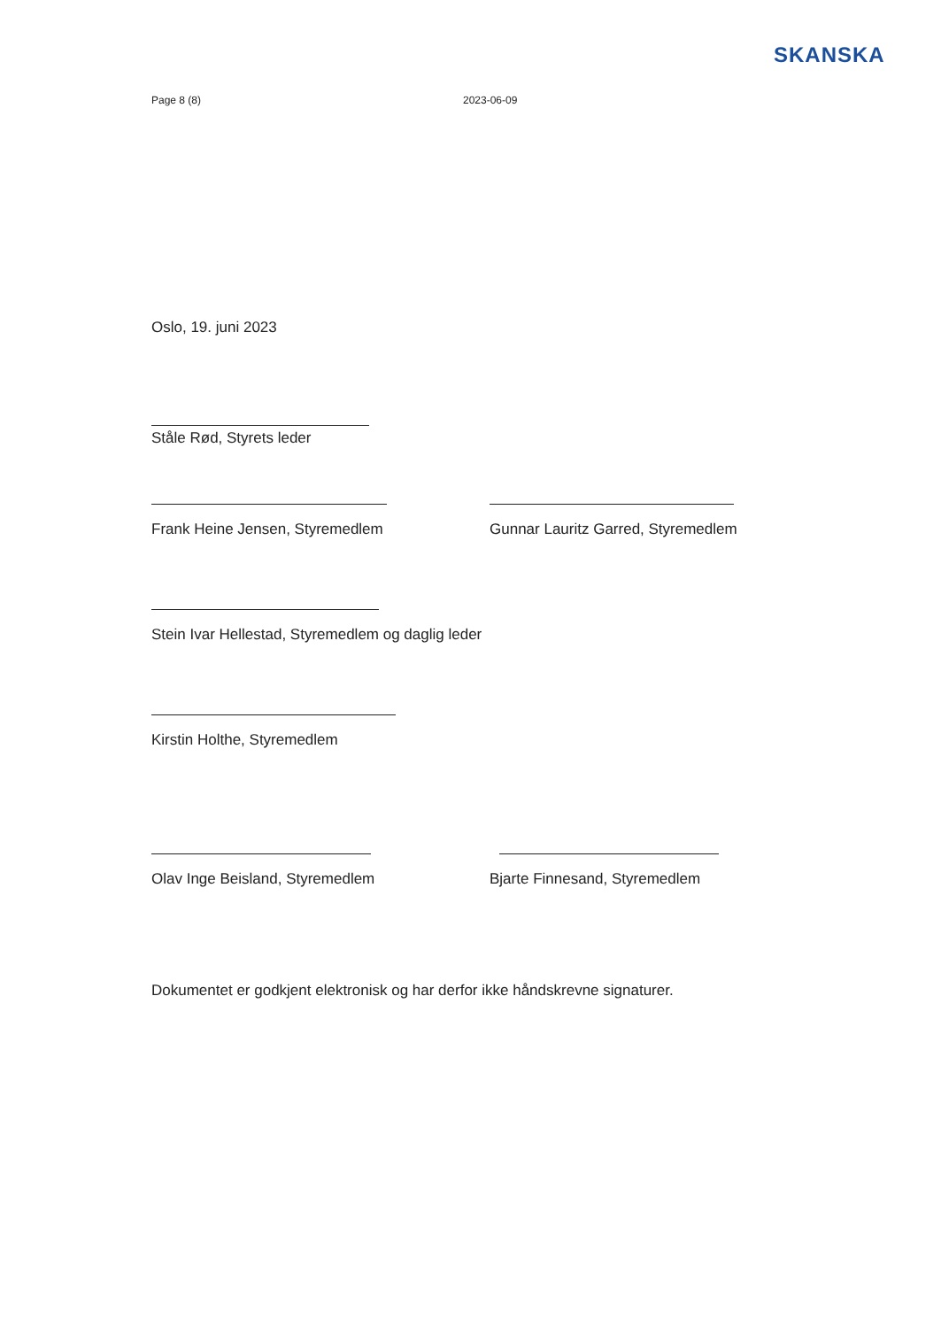SKANSKA
Page 8 (8) 2023-06-09
Oslo, 19. juni 2023
Ståle Rød, Styrets leder
Frank Heine Jensen, Styremedlem Gunnar Lauritz Garred, Styremedlem
Stein Ivar Hellestad, Styremedlem og daglig leder
Kirstin Holthe, Styremedlem
Olav Inge Beisland, Styremedlem Bjarte Finnesand, Styremedlem
Dokumentet er godkjent elektronisk og har derfor ikke håndskrevne signaturer.